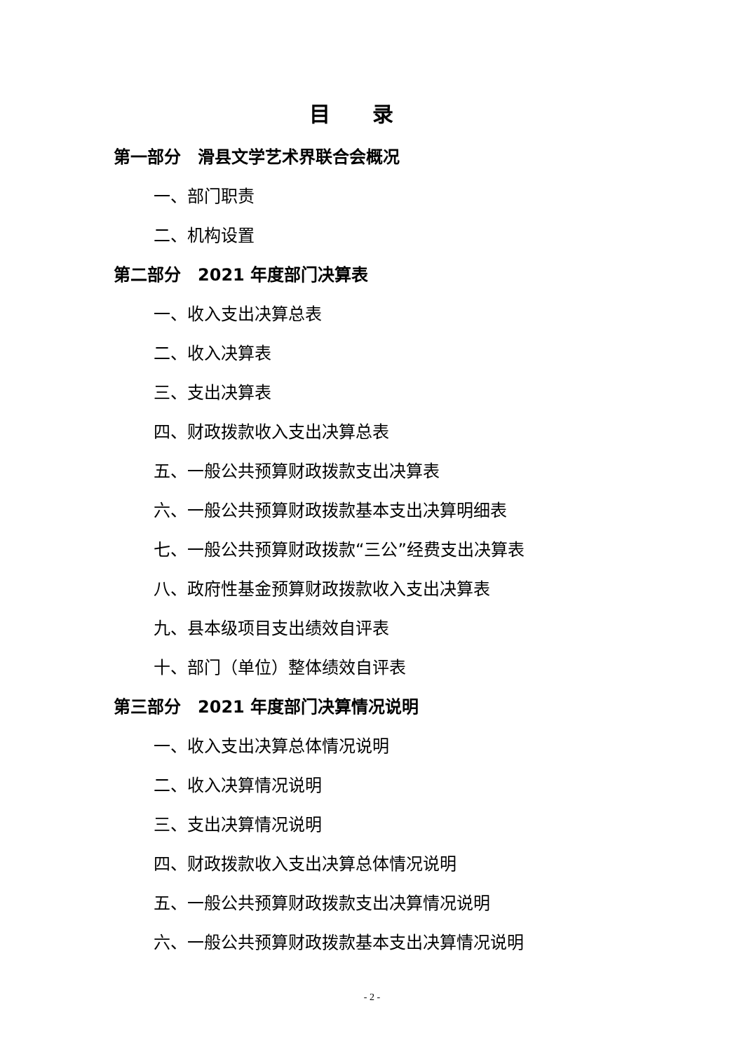目录
第一部分　滑县文学艺术界联合会概况
一、部门职责
二、机构设置
第二部分　2021 年度部门决算表
一、收入支出决算总表
二、收入决算表
三、支出决算表
四、财政拨款收入支出决算总表
五、一般公共预算财政拨款支出决算表
六、一般公共预算财政拨款基本支出决算明细表
七、一般公共预算财政拨款“三公”经费支出决算表
八、政府性基金预算财政拨款收入支出决算表
九、县本级项目支出绩效自评表
十、部门（单位）整体绩效自评表
第三部分　2021 年度部门决算情况说明
一、收入支出决算总体情况说明
二、收入决算情况说明
三、支出决算情况说明
四、财政拨款收入支出决算总体情况说明
五、一般公共预算财政拨款支出决算情况说明
六、一般公共预算财政拨款基本支出决算情况说明
- 2 -